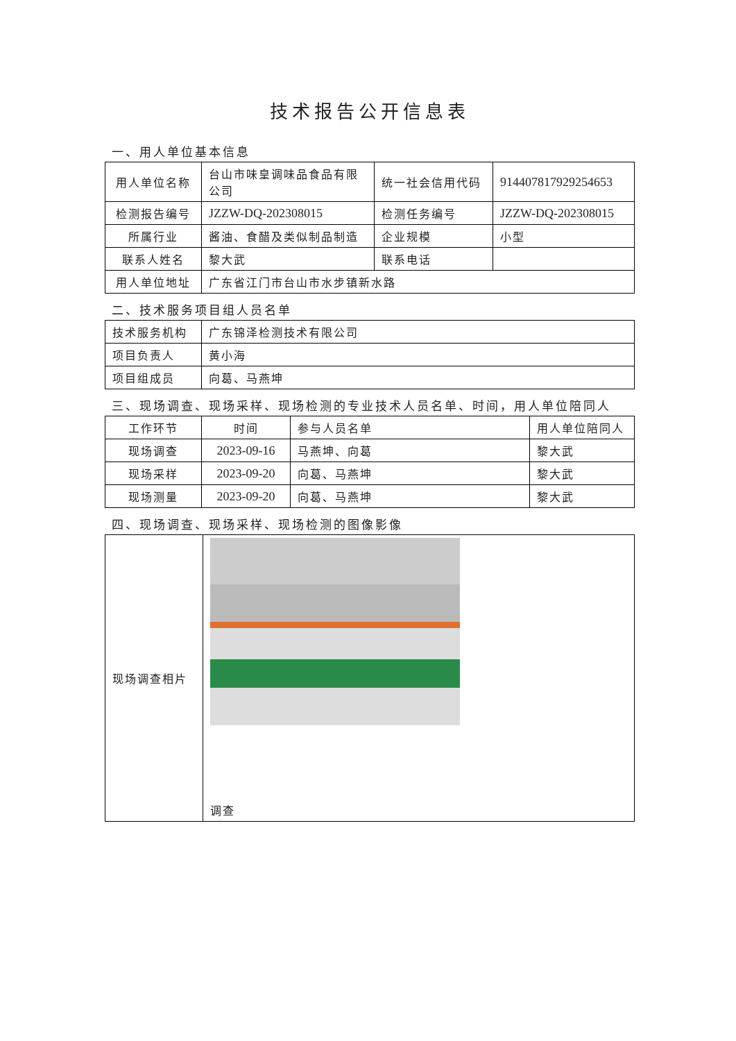技术报告公开信息表
一、用人单位基本信息
| 用人单位名称 | 台山市味皇调味品食品有限公司 | 统一社会信用代码 | 914407817929254653 |
| 检测报告编号 | JZZW-DQ-202308015 | 检测任务编号 | JZZW-DQ-202308015 |
| 所属行业 | 酱油、食醋及类似制品制造 | 企业规模 | 小型 |
| 联系人姓名 | 黎大武 | 联系电话 | |
| 用人单位地址 | 广东省江门市台山市水步镇新水路 | | |
二、技术服务项目组人员名单
| 技术服务机构 | 广东锦泽检测技术有限公司 |
| 项目负责人 | 黄小海 |
| 项目组成员 | 向葛、马燕坤 |
三、现场调查、现场采样、现场检测的专业技术人员名单、时间，用人单位陪同人
| 工作环节 | 时间 | 参与人员名单 | 用人单位陪同人 |
| 现场调查 | 2023-09-16 | 马燕坤、向葛 | 黎大武 |
| 现场采样 | 2023-09-20 | 向葛、马燕坤 | 黎大武 |
| 现场测量 | 2023-09-20 | 向葛、马燕坤 | 黎大武 |
四、现场调查、现场采样、现场检测的图像影像
| 现场调查相片 | 调查 |